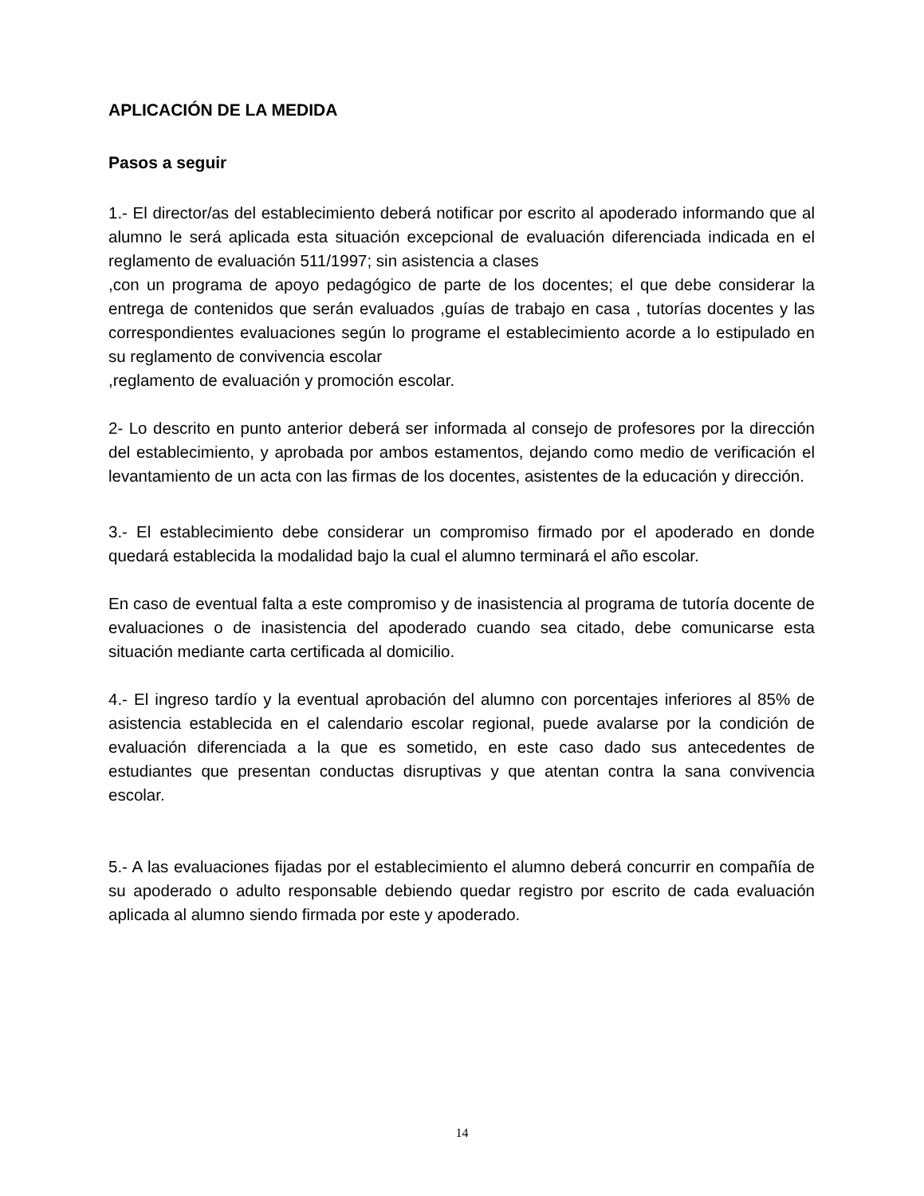APLICACIÓN DE LA MEDIDA
Pasos a seguir
1.- El director/as del establecimiento deberá notificar por escrito al apoderado informando que al alumno le será aplicada esta situación excepcional de evaluación diferenciada indicada en el reglamento de evaluación 511/1997; sin asistencia a clases
,con un programa de apoyo pedagógico de parte de los docentes; el que debe considerar la entrega de contenidos que serán evaluados ,guías de trabajo en casa , tutorías docentes y las correspondientes evaluaciones según lo programe el establecimiento acorde a lo estipulado en su reglamento de convivencia escolar
,reglamento de evaluación y promoción escolar.
2- Lo descrito en punto anterior deberá ser informada al consejo de profesores por la dirección del establecimiento, y aprobada por ambos estamentos, dejando como medio de verificación el levantamiento de un acta con las firmas de los docentes, asistentes de la educación y dirección.
3.- El establecimiento debe considerar un compromiso firmado por el apoderado en donde quedará establecida la modalidad bajo la cual el alumno terminará el año escolar.
En caso de eventual falta a este compromiso y de inasistencia al programa de tutoría docente de evaluaciones o de inasistencia del apoderado cuando sea citado, debe comunicarse esta situación mediante carta certificada al domicilio.
4.- El ingreso tardío y la eventual aprobación del alumno con porcentajes inferiores al 85% de asistencia establecida en el calendario escolar regional, puede avalarse por la condición de evaluación diferenciada a la que es sometido, en este caso dado sus antecedentes de estudiantes que presentan conductas disruptivas y que atentan contra la sana convivencia escolar.
5.- A las evaluaciones fijadas por el establecimiento el alumno deberá concurrir en compañía de su apoderado o adulto responsable debiendo quedar registro por escrito de cada evaluación aplicada al alumno siendo firmada por este y apoderado.
14